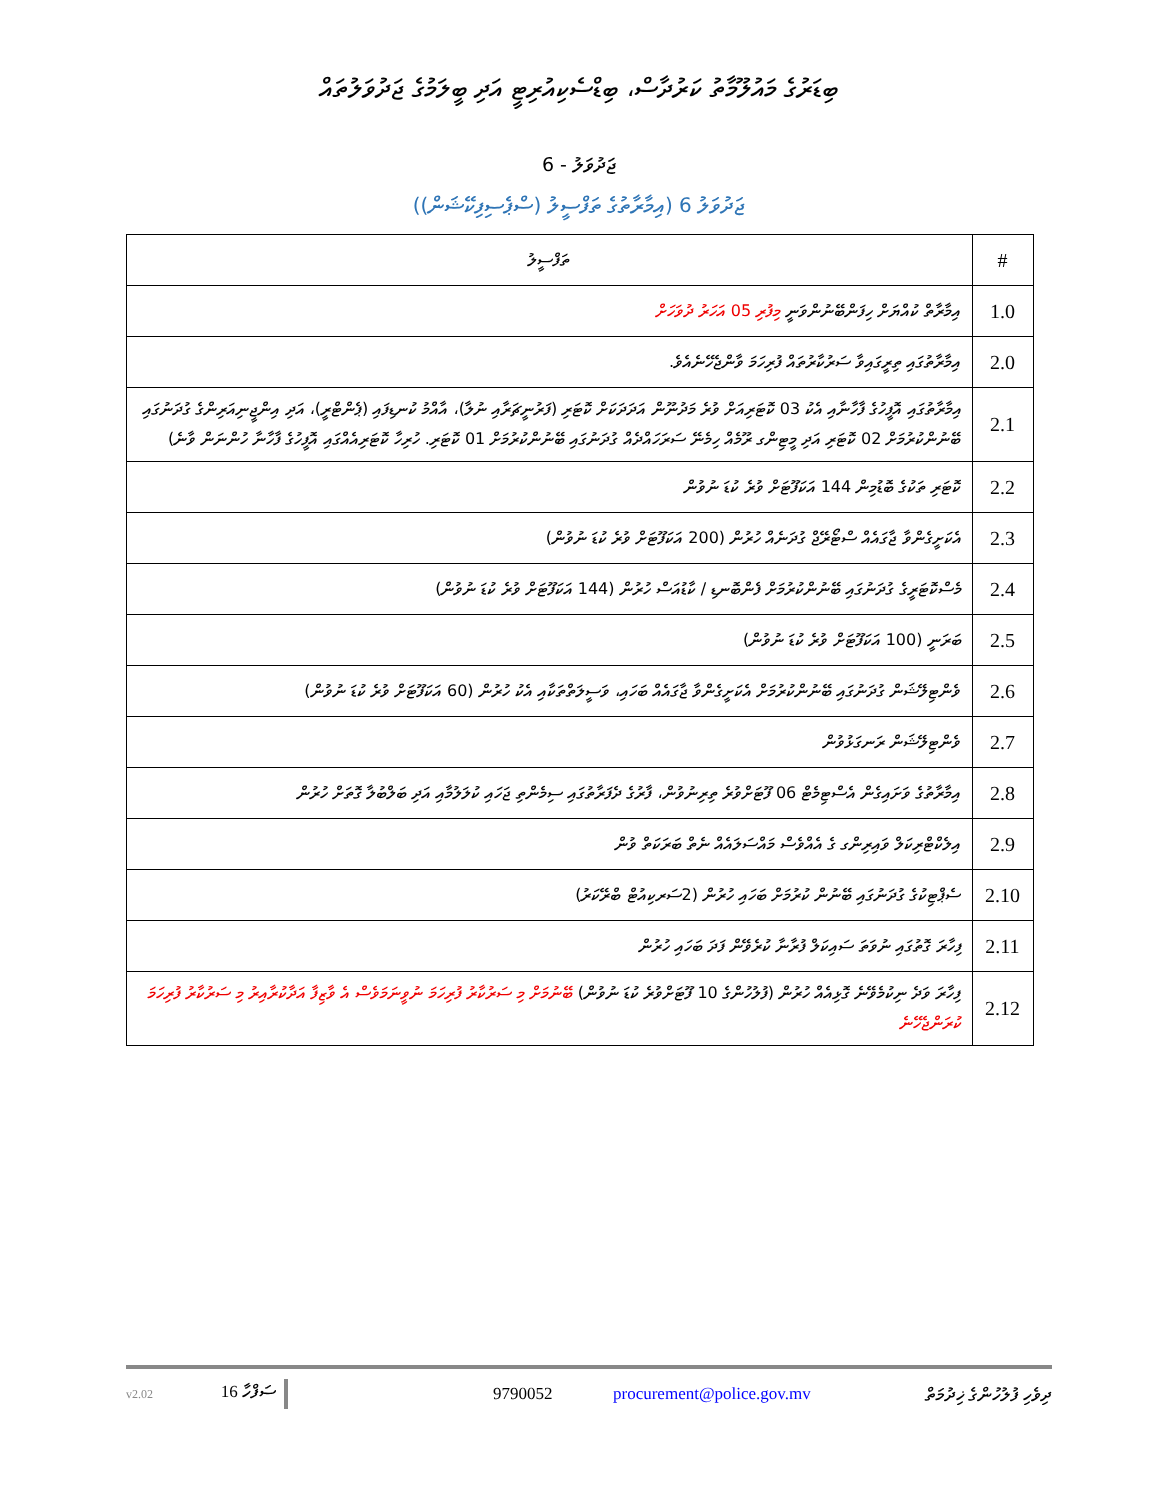ބިޑަރުގެ މައުލޫމާތު ކަރުދާސް، ބިޑްސެކިއުރިޓީ އަދި ބީލަމުގެ ޖަދުވަލުތައް
ޖަދުވަލު - 6
ޖަދުވަލު 6 (އިމާރާތުގެ ތަފްސީލު (ސްޕެސިފިކޭޝަން))
| # | ތަފްސީލު |
| --- | --- |
| 1.0 | އިމާރާތް ކުއްޔަށް ހިފަންބޭނުންވަނީ މިފުރި 05 އަހަރު ދުވަހަށް |
| 2.0 | އިމާރާތުގައި ތިރީގައިވާ ސަރުކާރުތައް ފުރިހަމަ ވާންޖެހޭނެއެވެ. |
| 2.1 | އިމާރާތުގައި އޮފީހުގެ ފާހާނާއި އެކު 03 ކޮޓަރިއަށް ވުރެ މަދުނޫން އަދަދަކަށް ކޮޓަރި (ފަރުނީޗަރާއި ނުލާ)، އާއްމު ކުނޑިފައި (ޕެންޓްރީ)، އަދި އިންޖީނިއަރިންގެ ގުދަނުގައި ބޭނުންކުރުމަށް 02 ކޮޓަރި އަދި މީޓިންގ ރޫމެއް ހިމެނޭ ސަރަހައްދެއް ގުދަނުގައި ބޭނުންކުރުމަށް 01 ކޮޓަރި. ހުރިހާ ކޮޓަރިއެއްގައި އޮފީހުގެ ފާހާނާ ހުންނަން ވާނެ) |
| 2.2 | ކޮޓަރި ތަކުގެ ބޮޑުމިން 144 އަކަފޫޓަށް ވުރެ ކުޑަ ނުވުން |
| 2.3 | އެކަށީގެންވާ ޖާގައެއް ސްޓޯރޭޖް ގުދަނެއް ހުރުން (200 އަކަފޫޓަށް ވުރެ ކުޑަ ނުވުން) |
| 2.4 | މެސްކޮޓަރީގެ ގުދަނުގައި ބޭނުންކުރުމަށް ފެންބޮނޑި / ކާޑުއަސް ހުރުން (144 އަކަފޫޓަށް ވުރެ ކުޑަ ނުވުން) |
| 2.5 | ބަރަނީ (100 އަކަފޫޓަށް ވުރެ ކުޑަ ނުވުން) |
| 2.6 | ވެންޓިލޭޝަން ގުދަނުގައި ބޭނުންކުރުމަށް އެކަށީގެންވާ ޖާގައެއް ބަހައި، ވަސީލަތްތަކާއި އެކު ހުރުން (60 އަކަފޫޓަށް ވުރެ ކުޑަ ނުވުން) |
| 2.7 | ވެންޓިލޭޝަން ރަނގަޅުވުން |
| 2.8 | އިމާރާތުގެ ވަށައިގެން އެސްޓިމެޓް 06 ފޫޓަށްވުރެ ތިރިނުވުން، ފާރުގެ ދެފަރާތުގައި ސިމެންތި ޖަހައި ކުލަލުމާއި އަދި ބަލްބުލާ ގޮތަށް ހުރުން |
| 2.9 | އިލެކްޓްރިކަލް ވައިރިންގ ގެ އެއްވެސް މައްސަލައެއް ނެތް ބަރަކަތް ވުން |
| 2.10 | ސެޕްޓިކުގެ ގުދަނުގައި ބޭނުން ކުރުމަށް ބަހައި ހުރުން (2ސަރކިއުޓް ބްރޭކަރު) |
| 2.11 | ފިހާރަ ގޮތުގައި ނުވަތަ ސައިކަލް ފުރާނާ ކުރެވޭން ފަދަ ބަހައި ހުރުން |
| 2.12 | ފިހާރަ ވަދެ ނިކުމެވޭނެ ގޮޅިއެއް ހުރުން (ފުލުހުންގެ 10 ފޫޓަށްވުރެ ކުޑަ ނުވުން) ބޭނުމަށް މި ސަރުކާރު ފުރިހަމަ ނުވީނަމަވެސް އެ ވާޒިފާ އަދާކުރާއިރު މި ސަރުކާރު ފުރިހަމަ ކުރަންޖެހޭނެ |
v2.02 ސަފްހާ 16 9790052 procurement@police.gov.mv ދިވެހި ފުލުހުންގެ ޚިދުމަތް